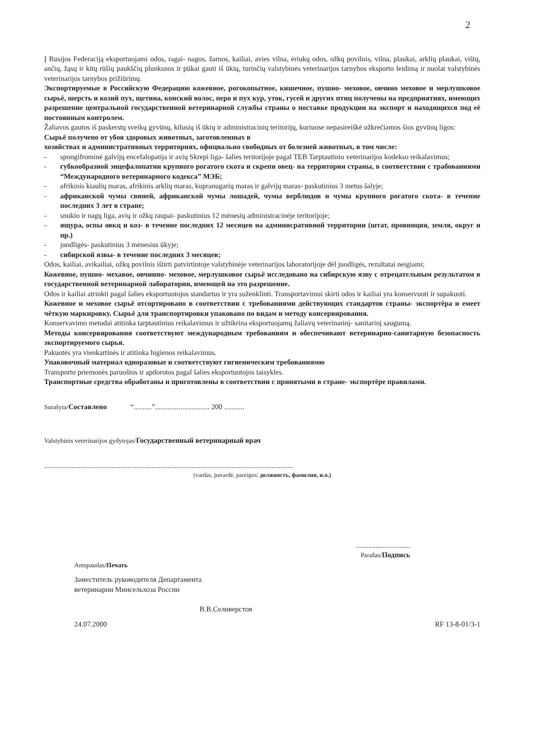2
Į Rusijos Federaciją eksportuojami odos, ragai- nagos, žarnos, kailiai, avies vilna, ėriukų odos, ožkų povilnis, vilna, plaukai, arklių plaukai, vištų, ančių, žąsų ir kitų rūšių paukščių plunksnos ir pūkai gauti iš ūkių, turinčių valstybinės veterinarijos tarnybos eksporto leidimą ir nuolat valstybinės veterinarijos tarnybos prižiūrimų.
Экспортируемые в Российскую Федерацию кожевное, рогокопытное, кишечное, пушно- меховое, овчино меховое и мерлушковое сырьё, шерсть и козий пух, щетина, конский волос, перо и пух кур, уток, гусей и других птиц получены на предприятиях, имеющих разрешение центральной государственной ветеринарной службы страны о поставке продукции на экспорт и находящихся под её постоянным контролем.
Žaliavos gautos iš paskerstų sveikų gyvūnų, kilusių iš ūkių ir administracinių teritorijų, kuriuose nepasireiškė užkrečiamos šios gyvūnų ligos:
Сырьё получено от убоя здоровых животных, заготовленных в
хозяйствах и административных территориях, официально свободных от болезней животных, в том числе:
- spongifrominė galvijų encefalopatija ir avių Skrepi liga- šalies teritorijoje pagal TEB Tarptautinio veterinarijos kodekso reikalavimus;
- губкообразной энцефалопатии крупного рогатого скота и скрепи овец- на территории страны, в соответствии с трабованиями “Международного ветеринарного кодекса” МЭБ;
- afrikinis kiaulių maras, afrikinis arklių maras, kupranugarių maras ir galvijų maras- paskutinius 3 metus šalyje;
- африканской чумы свиней, африканской чумы лошадей, чумы верблюдов и чумы крупного рогатого скота- в течение последних 3 лет в стране;
- snukio ir nagų liga, avių ir ožkų raupai- paskutinius 12 mėnesių administracinėje teritorijoje;
- ящура, оспы овкц и коз- в течение последних 12 месяцев на админисративной территории (штат, провинция, земля, округ и пр.)
- juodligės- paskutinius 3 mėnesius ūkyje;
- сибирской язвы- в течение последних 3 месяцев;
Odos, kailiai, avikailiai, ožkų povilnis ištirti patvirtintoje valstybinėje veterinarijos laboratorijoje dėl juodligės, rezultatai neigiami;
Кожевное, пушно- мехавое, овчинно- меховое, мерлушковое сырьё исследовано на сибирскую язву с отрецательным результатом в государственной ветеринарной лаборатории, имеющей на это разрешение.
Odos ir kailiai atrinkti pagal šalies eksportuotojos standartus ir yra suženklinti. Transportavimui skirti odos ir kailiai yra konservuoti ir supakuoti.
Кожевное и меховое сырьё отсортировано в соответствии с требованиями действующих стандартов страны- экспортёра и емеет чёткую маркировку. Сырьё для транспортировки упаковано по видам и методу консервирования.
Konservavimo metodai atitinka tarptautinius reikalavimus ir užtikrina eksportuojamų žaliavų veterinarinį- sanitarinį saugumą.
Методы консервирования соответствуют международным требованиям и обеспечивают ветеринарно-санитарную безопасность экспортируемого сырья.
Pakuotės yra vienkartinės ir atitinka higienos reikalavimus.
Упаковочный материал одноразовые и соответствуют гигиеническим требованиямю
Transporto priemonės paruoštos ir apdorotos pagal šalies eksportuotojos taisykles.
Транспортные средства обработаны и приготовлены в соответствии с принятыми в стране- экспортёре правилами.
Surašyta/Составлено “..........”.............................. 200 ...........
Valstybinis veterinarijos gydytojas/Государственный ветеринарный врач
.........................................................................................................................................
(vardas, pavardė, pareigos/ должность, фамилия, и.о.)
..............................
Parašas/Подпись
Antspaudas/Печать
Заместитель руководителя Департамента
ветеринарии Минсельхоза России
В.В.Селиверстов
24.07.2000 RF 13-8-01/3-1